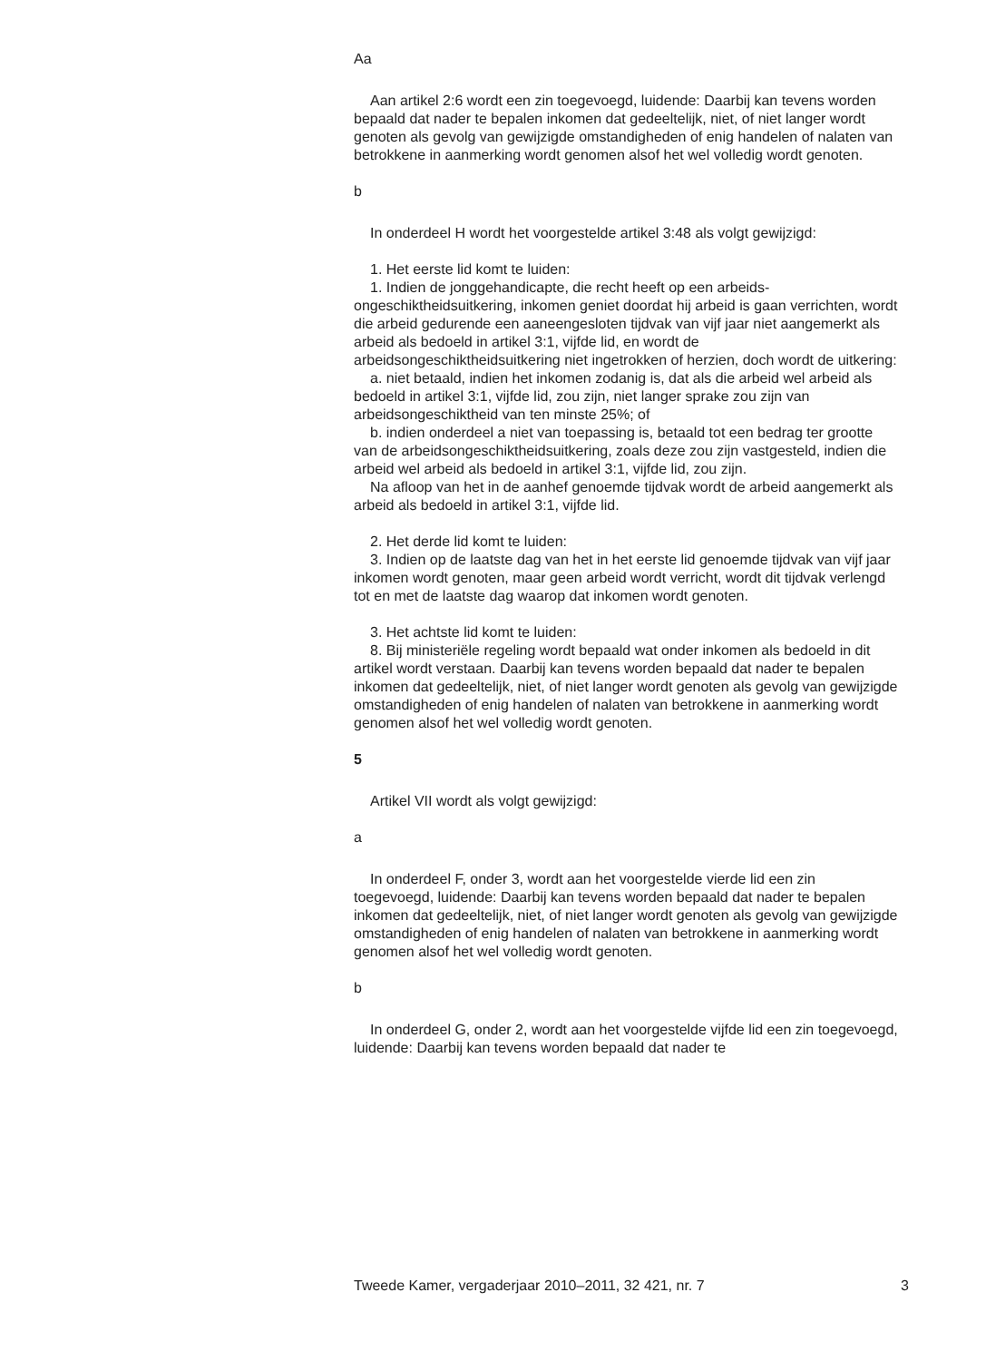Aa
Aan artikel 2:6 wordt een zin toegevoegd, luidende: Daarbij kan tevens worden bepaald dat nader te bepalen inkomen dat gedeeltelijk, niet, of niet langer wordt genoten als gevolg van gewijzigde omstandigheden of enig handelen of nalaten van betrokkene in aanmerking wordt genomen alsof het wel volledig wordt genoten.
b
In onderdeel H wordt het voorgestelde artikel 3:48 als volgt gewijzigd:
1. Het eerste lid komt te luiden:
1. Indien de jonggehandicapte, die recht heeft op een arbeids­ongeschiktheidsuitkering, inkomen geniet doordat hij arbeid is gaan verrichten, wordt die arbeid gedurende een aaneengesloten tijdvak van vijf jaar niet aangemerkt als arbeid als bedoeld in artikel 3:1, vijfde lid, en wordt de arbeidsongeschiktheidsuitkering niet ingetrokken of herzien, doch wordt de uitkering:
a. niet betaald, indien het inkomen zodanig is, dat als die arbeid wel arbeid als bedoeld in artikel 3:1, vijfde lid, zou zijn, niet langer sprake zou zijn van arbeidsongeschiktheid van ten minste 25%; of
b. indien onderdeel a niet van toepassing is, betaald tot een bedrag ter grootte van de arbeidsongeschiktheidsuitkering, zoals deze zou zijn vastgesteld, indien die arbeid wel arbeid als bedoeld in artikel 3:1, vijfde lid, zou zijn.
Na afloop van het in de aanhef genoemde tijdvak wordt de arbeid aangemerkt als arbeid als bedoeld in artikel 3:1, vijfde lid.
2. Het derde lid komt te luiden:
3. Indien op de laatste dag van het in het eerste lid genoemde tijdvak van vijf jaar inkomen wordt genoten, maar geen arbeid wordt verricht, wordt dit tijdvak verlengd tot en met de laatste dag waarop dat inkomen wordt genoten.
3. Het achtste lid komt te luiden:
8. Bij ministeriële regeling wordt bepaald wat onder inkomen als bedoeld in dit artikel wordt verstaan. Daarbij kan tevens worden bepaald dat nader te bepalen inkomen dat gedeeltelijk, niet, of niet langer wordt genoten als gevolg van gewijzigde omstandigheden of enig handelen of nalaten van betrokkene in aanmerking wordt genomen alsof het wel volledig wordt genoten.
5
Artikel VII wordt als volgt gewijzigd:
a
In onderdeel F, onder 3, wordt aan het voorgestelde vierde lid een zin toegevoegd, luidende: Daarbij kan tevens worden bepaald dat nader te bepalen inkomen dat gedeeltelijk, niet, of niet langer wordt genoten als gevolg van gewijzigde omstandigheden of enig handelen of nalaten van betrokkene in aanmerking wordt genomen alsof het wel volledig wordt genoten.
b
In onderdeel G, onder 2, wordt aan het voorgestelde vijfde lid een zin toegevoegd, luidende: Daarbij kan tevens worden bepaald dat nader te
Tweede Kamer, vergaderjaar 2010–2011, 32 421, nr. 7 3